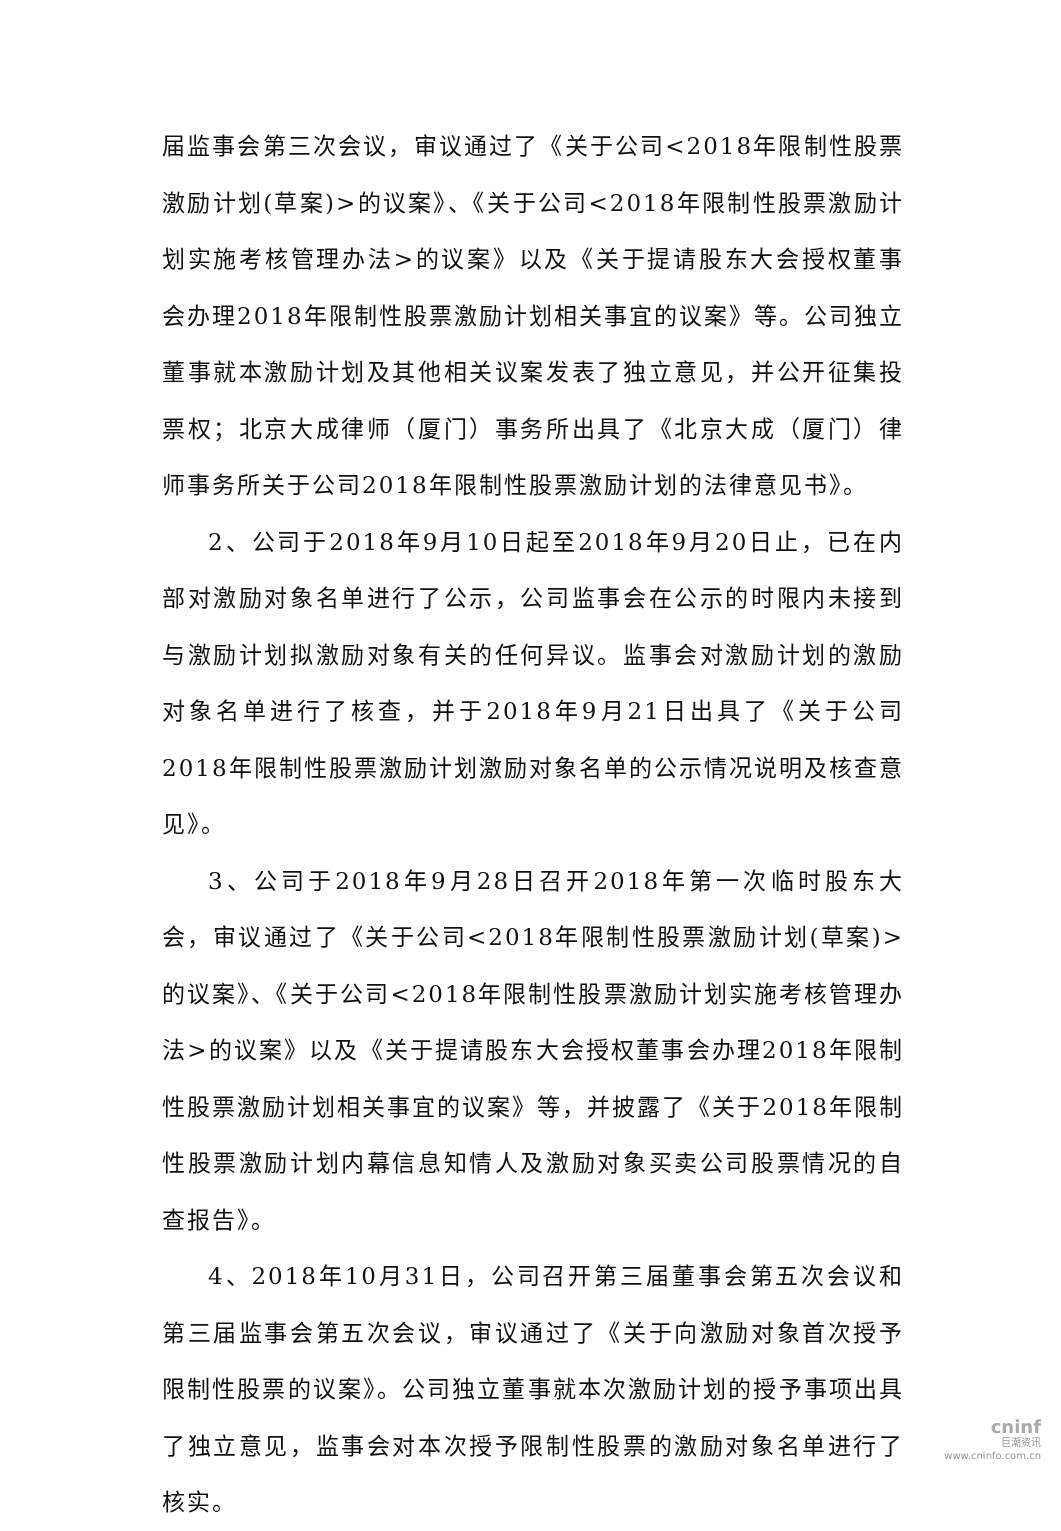届监事会第三次会议，审议通过了《关于公司<2018年限制性股票激励计划(草案)>的议案》、《关于公司<2018年限制性股票激励计划实施考核管理办法>的议案》以及《关于提请股东大会授权董事会办理2018年限制性股票激励计划相关事宜的议案》等。公司独立董事就本激励计划及其他相关议案发表了独立意见，并公开征集投票权；北京大成律师（厦门）事务所出具了《北京大成（厦门）律师事务所关于公司2018年限制性股票激励计划的法律意见书》。
2、公司于2018年9月10日起至2018年9月20日止，已在内部对激励对象名单进行了公示，公司监事会在公示的时限内未接到与激励计划拟激励对象有关的任何异议。监事会对激励计划的激励对象名单进行了核查，并于2018年9月21日出具了《关于公司2018年限制性股票激励计划激励对象名单的公示情况说明及核查意见》。
3、公司于2018年9月28日召开2018年第一次临时股东大会，审议通过了《关于公司<2018年限制性股票激励计划(草案)>的议案》、《关于公司<2018年限制性股票激励计划实施考核管理办法>的议案》以及《关于提请股东大会授权董事会办理2018年限制性股票激励计划相关事宜的议案》等，并披露了《关于2018年限制性股票激励计划内幕信息知情人及激励对象买卖公司股票情况的自查报告》。
4、2018年10月31日，公司召开第三届董事会第五次会议和第三届监事会第五次会议，审议通过了《关于向激励对象首次授予限制性股票的议案》。公司独立董事就本次激励计划的授予事项出具了独立意见，监事会对本次授予限制性股票的激励对象名单进行了核实。
cninf
巨潮资讯
www.cninfo.com.cn